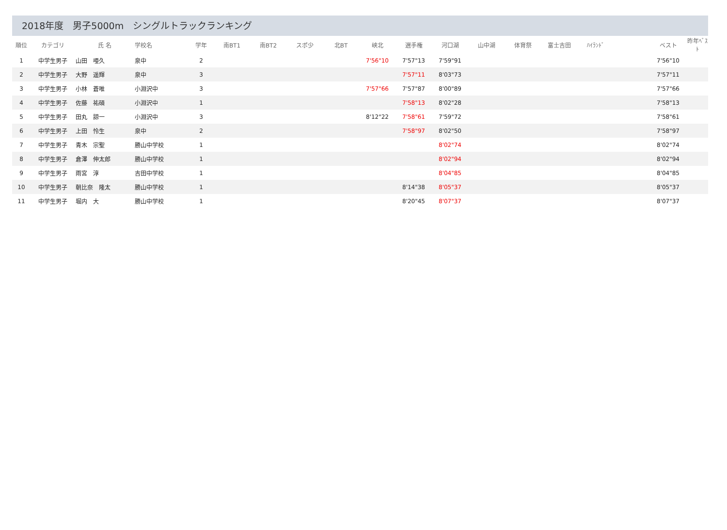2018年度　男子5000m　シングルトラックランキング
| 順位 | カテゴリ | 氏 名 | 学校名 | 学年 | 南BT1 | 南BT2 | スポ少 | 北BT | 峡北 | 選手権 | 河口湖 | 山中湖 | 体育祭 | 富士吉田 | ﾊｲﾗﾝﾄﾞ | | ベスト | 昨年ﾍﾞｽﾄ |
| --- | --- | --- | --- | --- | --- | --- | --- | --- | --- | --- | --- | --- | --- | --- | --- | --- | --- | --- |
| 1 | 中学生男子 | 山田 唖久 | 泉中 | 2 | | | | | 7'56"10 | 7'57"13 | 7'59"91 | | | | | | 7'56"10 | |
| 2 | 中学生男子 | 大野 遥輝 | 泉中 | 3 | | | | | | 7'57"11 | 8'03"73 | | | | | | 7'57"11 | |
| 3 | 中学生男子 | 小林 蒼唯 | 小淵沢中 | 3 | | | | | 7'57"66 | 7'57"87 | 8'00"89 | | | | | | 7'57"66 | |
| 4 | 中学生男子 | 佐藤 祐碩 | 小淵沢中 | 1 | | | | | | 7'58"13 | 8'02"28 | | | | | | 7'58"13 | |
| 5 | 中学生男子 | 田丸 諒一 | 小淵沢中 | 3 | | | | | 8'12"22 | 7'58"61 | 7'59"72 | | | | | | 7'58"61 | |
| 6 | 中学生男子 | 上田 怜生 | 泉中 | 2 | | | | | | 7'58"97 | 8'02"50 | | | | | | 7'58"97 | |
| 7 | 中学生男子 | 青木 宗聖 | 勝山中学校 | 1 | | | | | | | 8'02"74 | | | | | | 8'02"74 | |
| 8 | 中学生男子 | 倉澤 伸太郎 | 勝山中学校 | 1 | | | | | | | 8'02"94 | | | | | | 8'02"94 | |
| 9 | 中学生男子 | 雨宮 淳 | 吉田中学校 | 1 | | | | | | | 8'04"85 | | | | | | 8'04"85 | |
| 10 | 中学生男子 | 朝比奈 隆太 | 勝山中学校 | 1 | | | | | | 8'14"38 | 8'05"37 | | | | | | 8'05"37 | |
| 11 | 中学生男子 | 堀内 大 | 勝山中学校 | 1 | | | | | | 8'20"45 | 8'07"37 | | | | | | 8'07"37 | |